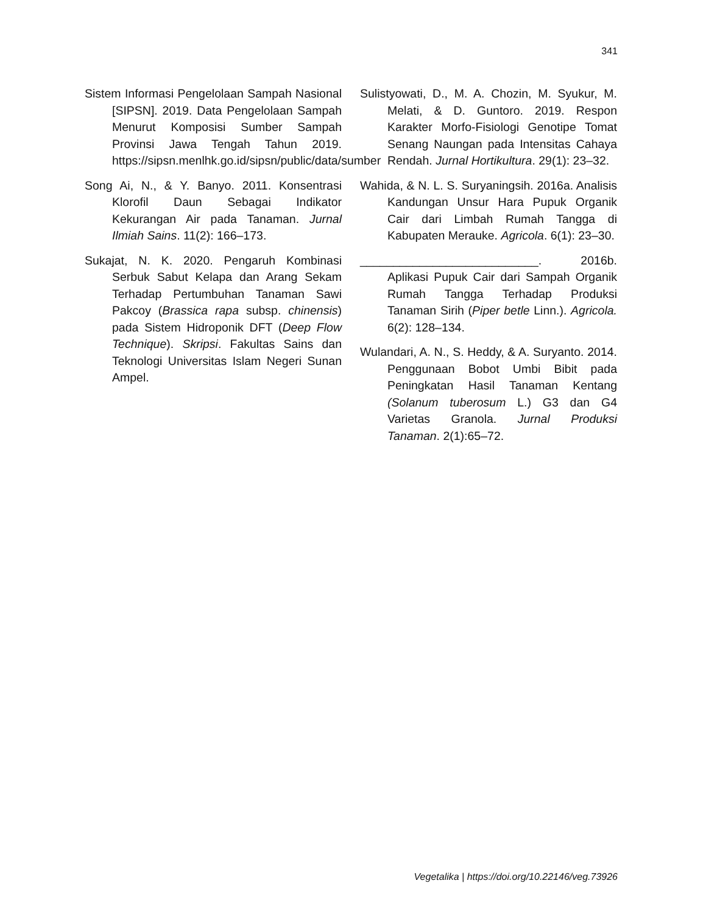341
Sistem Informasi Pengelolaan Sampah Nasional [SIPSN]. 2019. Data Pengelolaan Sampah Menurut Komposisi Sumber Sampah Provinsi Jawa Tengah Tahun 2019. https://sipsn.menlhk.go.id/sipsn/public/data/sumber
Song Ai, N., & Y. Banyo. 2011. Konsentrasi Klorofil Daun Sebagai Indikator Kekurangan Air pada Tanaman. Jurnal Ilmiah Sains. 11(2): 166–173.
Sukajat, N. K. 2020. Pengaruh Kombinasi Serbuk Sabut Kelapa dan Arang Sekam Terhadap Pertumbuhan Tanaman Sawi Pakcoy (Brassica rapa subsp. chinensis) pada Sistem Hidroponik DFT (Deep Flow Technique). Skripsi. Fakultas Sains dan Teknologi Universitas Islam Negeri Sunan Ampel.
Sulistyowati, D., M. A. Chozin, M. Syukur, M. Melati, & D. Guntoro. 2019. Respon Karakter Morfo-Fisiologi Genotipe Tomat Senang Naungan pada Intensitas Cahaya Rendah. Jurnal Hortikultura. 29(1): 23–32.
Wahida, & N. L. S. Suryaningsih. 2016a. Analisis Kandungan Unsur Hara Pupuk Organik Cair dari Limbah Rumah Tangga di Kabupaten Merauke. Agricola. 6(1): 23–30.
___________________________. 2016b. Aplikasi Pupuk Cair dari Sampah Organik Rumah Tangga Terhadap Produksi Tanaman Sirih (Piper betle Linn.). Agricola. 6(2): 128–134.
Wulandari, A. N., S. Heddy, & A. Suryanto. 2014. Penggunaan Bobot Umbi Bibit pada Peningkatan Hasil Tanaman Kentang (Solanum tuberosum L.) G3 dan G4 Varietas Granola. Jurnal Produksi Tanaman. 2(1):65–72.
Vegetalika | https://doi.org/10.22146/veg.73926